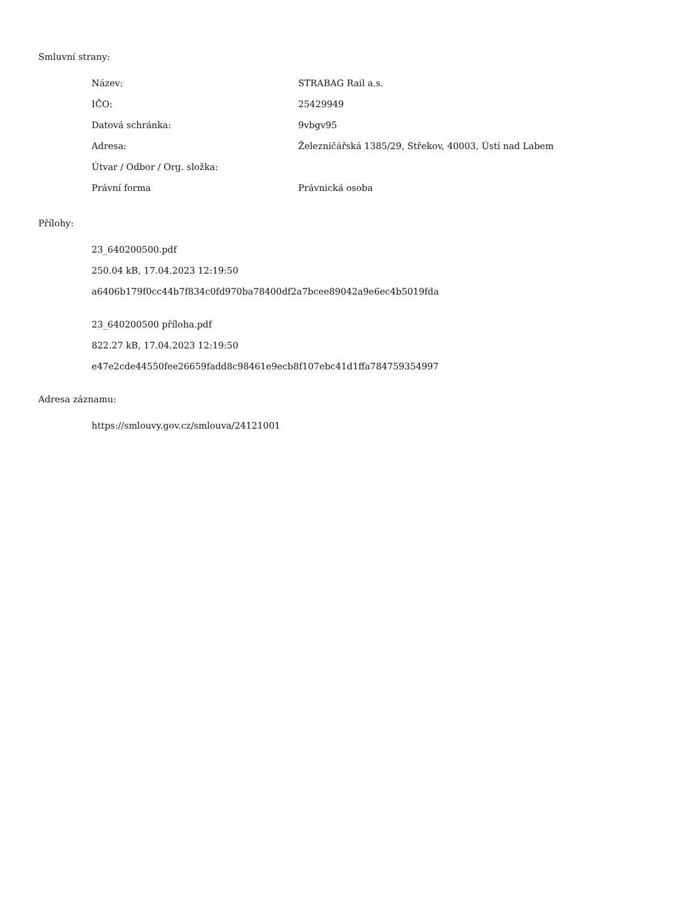Smluvní strany:
| Název: | STRABAG Rail a.s. |
| IČO: | 25429949 |
| Datová schránka: | 9vbgv95 |
| Adresa: | Železničářská 1385/29, Střekov, 40003, Ústí nad Labem |
| Útvar / Odbor / Org. složka: | |
| Právní forma | Právnická osoba |
Přílohy:
23_640200500.pdf
250.04 kB, 17.04.2023 12:19:50
a6406b179f0cc44b7f834c0fd970ba78400df2a7bcee89042a9e6ec4b5019fda
23_640200500 příloha.pdf
822.27 kB, 17.04.2023 12:19:50
e47e2cde44550fee26659fadd8c98461e9ecb8f107ebc41d1ffa784759354997
Adresa záznamu:
https://smlouvy.gov.cz/smlouva/24121001